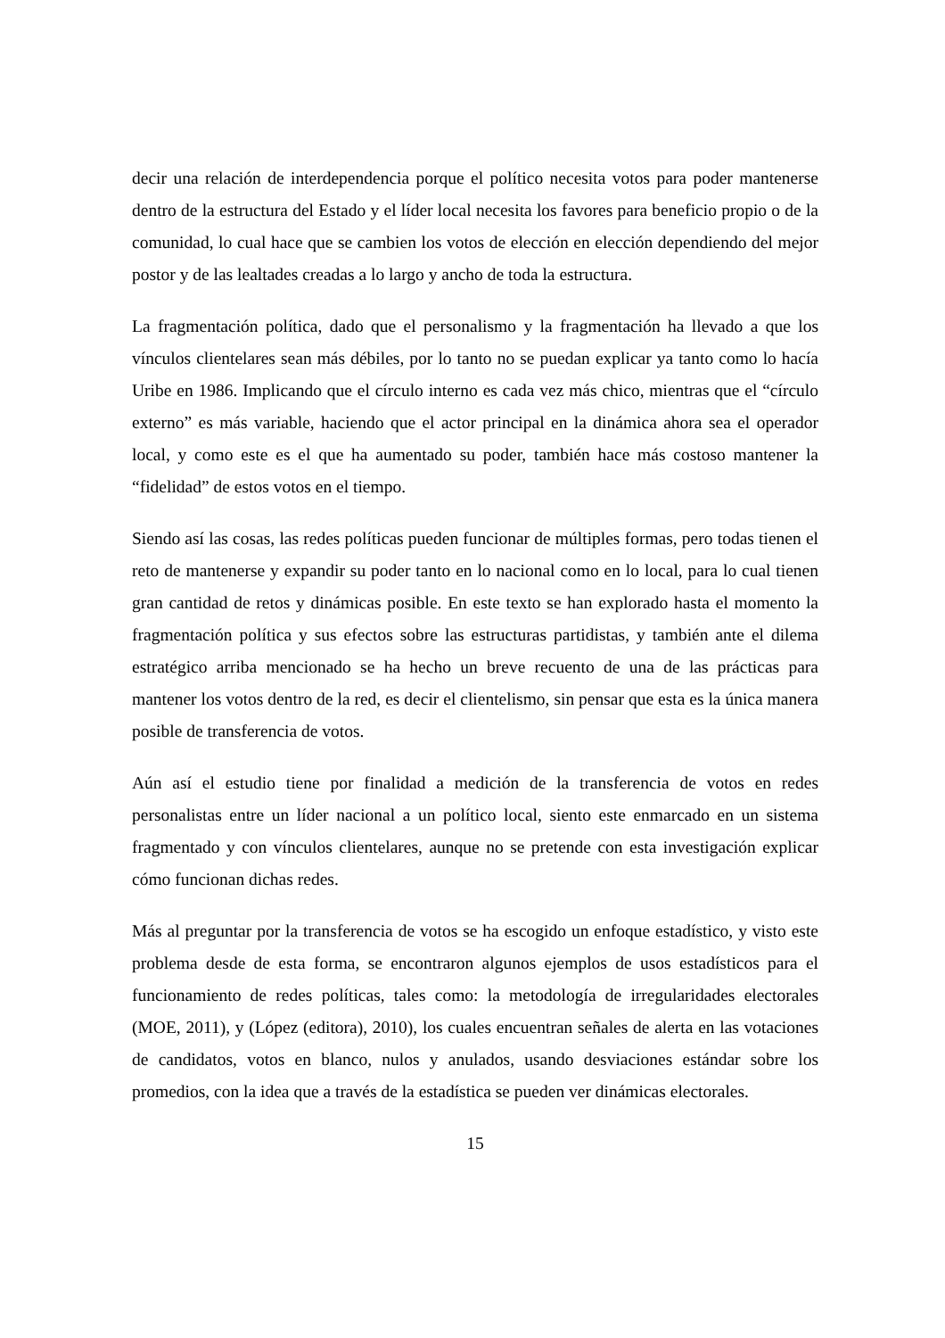decir una relación de interdependencia porque el político necesita votos para poder mantenerse dentro de la estructura del Estado y el líder local necesita los favores para beneficio propio o de la comunidad, lo cual hace que se cambien los votos de elección en elección dependiendo del mejor postor y de las lealtades creadas a lo largo y ancho de toda la estructura.
La fragmentación política, dado que el personalismo y la fragmentación ha llevado a que los vínculos clientelares sean más débiles, por lo tanto no se puedan explicar ya tanto como lo hacía Uribe en 1986. Implicando que el círculo interno es cada vez más chico, mientras que el “círculo externo” es más variable, haciendo que el actor principal en la dinámica ahora sea el operador local, y como este es el que ha aumentado su poder, también hace más costoso mantener la “fidelidad” de estos votos en el tiempo.
Siendo así las cosas, las redes políticas pueden funcionar de múltiples formas, pero todas tienen el reto de mantenerse y expandir su poder tanto en lo nacional como en lo local, para lo cual tienen gran cantidad de retos y dinámicas posible. En este texto se han explorado hasta el momento la fragmentación política y sus efectos sobre las estructuras partidistas, y también ante el dilema estratégico arriba mencionado se ha hecho un breve recuento de una de las prácticas para mantener los votos dentro de la red, es decir el clientelismo, sin pensar que esta es la única manera posible de transferencia de votos.
Aún así el estudio tiene por finalidad a medición de la transferencia de votos en redes personalistas entre un líder nacional a un político local, siento este enmarcado en un sistema fragmentado y con vínculos clientelares, aunque no se pretende con esta investigación explicar cómo funcionan dichas redes.
Más al preguntar por la transferencia de votos se ha escogido un enfoque estadístico, y visto este problema desde de esta forma, se encontraron algunos ejemplos de usos estadísticos para el funcionamiento de redes políticas, tales como: la metodología de irregularidades electorales (MOE, 2011), y (López (editora), 2010), los cuales encuentran señales de alerta en las votaciones de candidatos, votos en blanco, nulos y anulados, usando desviaciones estándar sobre los promedios, con la idea que a través de la estadística se pueden ver dinámicas electorales.
15